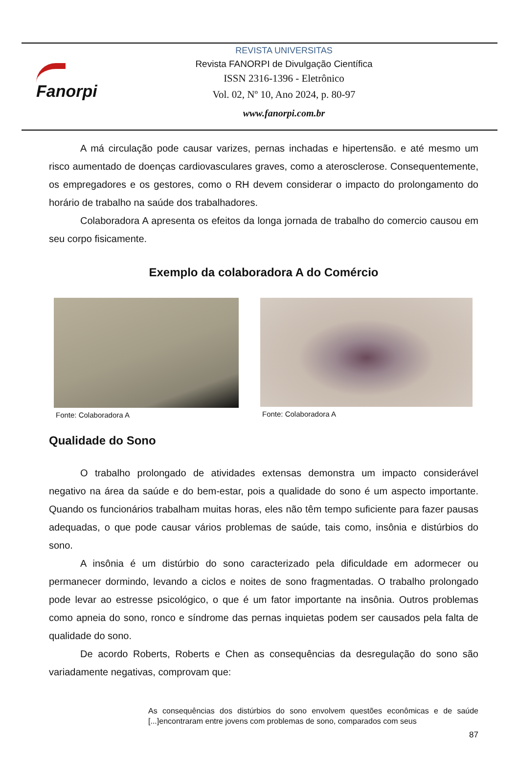Fanorpi
REVISTA UNIVERSITAS
Revista FANORPI de Divulgação Científica
ISSN 2316-1396 - Eletrônico
Vol. 02, Nº 10, Ano 2024, p. 80-97
www.fanorpi.com.br
A má circulação pode causar varizes, pernas inchadas e hipertensão. e até mesmo um risco aumentado de doenças cardiovasculares graves, como a aterosclerose. Consequentemente, os empregadores e os gestores, como o RH devem considerar o impacto do prolongamento do horário de trabalho na saúde dos trabalhadores.
Colaboradora A apresenta os efeitos da longa jornada de trabalho do comercio causou em seu corpo fisicamente.
Exemplo da colaboradora A do Comércio
Fonte: Colaboradora A Fonte: Colaboradora A
Qualidade do Sono
O trabalho prolongado de atividades extensas demonstra um impacto considerável negativo na área da saúde e do bem-estar, pois a qualidade do sono é um aspecto importante. Quando os funcionários trabalham muitas horas, eles não têm tempo suficiente para fazer pausas adequadas, o que pode causar vários problemas de saúde, tais como, insônia e distúrbios do sono.
A insônia é um distúrbio do sono caracterizado pela dificuldade em adormecer ou permanecer dormindo, levando a ciclos e noites de sono fragmentadas. O trabalho prolongado pode levar ao estresse psicológico, o que é um fator importante na insônia. Outros problemas como apneia do sono, ronco e síndrome das pernas inquietas podem ser causados pela falta de qualidade do sono.
De acordo Roberts, Roberts e Chen as consequências da desregulação do sono são variadamente negativas, comprovam que:
As consequências dos distúrbios do sono envolvem questões econômicas e de saúde [...]encontraram entre jovens com problemas de sono, comparados com seus
87